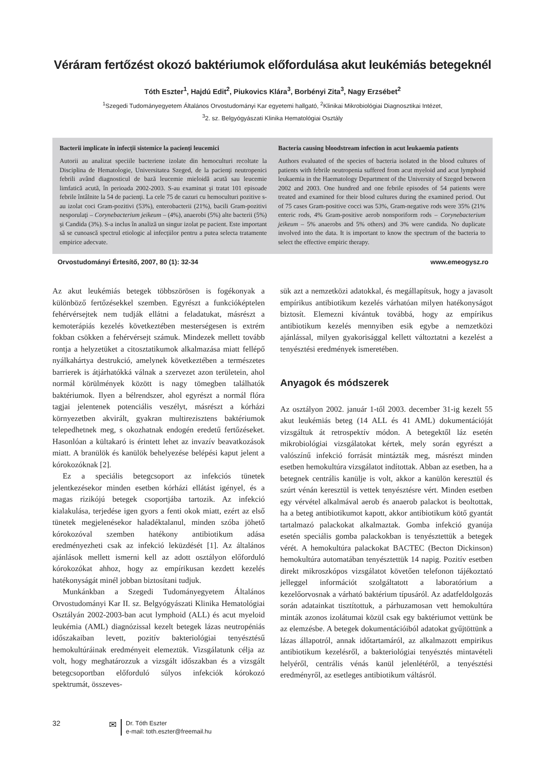Véráram fertőzést okozó baktériumok előfordulása akut leukémiás betegeknél
Tóth Eszter<sup>1</sup>, Hajdú Edit<sup>2</sup>, Piukovics Klára<sup>3</sup>, Borbényi Zita<sup>3</sup>, Nagy Erzsébet<sup>2</sup>
<sup>1</sup> Szegedi Tudományegyetem Általános Orvostudományi Kar egyetemi hallgató, <sup>2</sup>Klinikai Mikrobiológiai Diagnosztikai Intézet,
<sup>3</sup> 2. sz. Belgyógyászati Klinika Hematológiai Osztály
Bacterii implicate în infecţii sistemice la pacienţi leucemici
Autorii au analizat speciile bacteriene izolate din hemoculturi recoltate la Disciplina de Hematologie, Universitatea Szeged, de la pacienţi neutropenici febrili având diagnosticul de bază leucemie mieloidă acută sau leucemie limfatică acută, în perioada 2002-2003. S-au examinat şi tratat 101 episoade febrile întâlnite la 54 de pacienţi. La cele 75 de cazuri cu hemoculturi pozitive s-au izolat coci Gram-pozitivi (53%), enterobacterii (21%), bacili Gram-pozitivi nesporulaţi – Corynebacterium jeikeum – (4%), anaerobi (5%) alte bacterii (5%) şi Candida (3%). S-a inclus în analiză un singur izolat pe pacient. Este important să se cunoască spectrul etiologic al infecţiilor pentru a putea selecta tratamente empirice adecvate.
Bacteria causing bloodstream infection in acut leukaemia patients
Authors evaluated of the species of bacteria isolated in the blood cultures of patients with febrile neutropenia suffered from acut myeloid and acut lymphoid leukaemia in the Haematology Department of the University of Szeged between 2002 and 2003. One hundred and one febrile episodes of 54 patients were treated and examined for their blood cultures during the examined period. Out of 75 cases Gram-positive cocci was 53%, Gram-negative rods were 35% (21% enteric rods, 4% Gram-positive aerob nonsporiform rods – Corynebacterium jeikeum – 5% anaerobs and 5% others) and 3% were candida. No duplicate involved into the data. It is important to know the spectrum of the bacteria to select the effective empiric therapy.
Orvostudományi Értesítő, 2007, 80 (1): 32-34 www.emeogysz.ro
Az akut leukémiás betegek többszörösen is fogékonyak a különböző fertőzésekkel szemben. Egyrészt a funkcióképtelen fehérvérsejtek nem tudják ellátni a feladatukat, másrészt a kemoterápiás kezelés következtében mesterségesen is extrém fokban csökken a fehérvérsejt számuk. Mindezek mellett tovább rontja a helyzetüket a citosztatikumok alkalmazása miatt fellépő nyálkahártya destrukció, amelynek következtében a természetes barrierek is átjárhatókká válnak a szervezet azon területein, ahol normál körülmények között is nagy tömegben találhatók baktériumok. Ilyen a bélrendszer, ahol egyrészt a normál flóra tagjai jelentenek potenciális veszélyt, másrészt a kórházi környezetben akvirált, gyakran multirezisztens baktériumok telepedhetnek meg, s okozhatnak endogén eredetű fertőzéseket. Hasonlóan a kültakaró is érintett lehet az invazív beavatkozások miatt. A branülök és kanülök behelyezése belépési kaput jelent a kórokozóknak [2].
Ez a speciális betegcsoport az infekciós tünetek jelentkezésekor minden esetben kórházi ellátást igényel, és a magas rizikójú betegek csoportjába tartozik. Az infekció kialakulása, terjedése igen gyors a fenti okok miatt, ezért az első tünetek megjelenésekor haladéktalanul, minden szóba jöhető kórokozóval szemben hatékony antibiotikum adása eredményezheti csak az infekció leküzdését [1]. Az általános ajánlások mellett ismerni kell az adott osztályon előforduló kórokozókat ahhoz, hogy az empírikusan kezdett kezelés hatékonyságát minél jobban biztosítani tudjuk.
Munkánkban a Szegedi Tudományegyetem Általános Orvostudományi Kar II. sz. Belgyógyászati Klinika Hematológiai Osztályán 2002-2003-ban acut lymphoid (ALL) és acut myeloid leukémia (AML) diagnózissal kezelt betegek lázas neutropéniás időszakaiban levett, pozitív bakteriológiai tenyésztésű hemokultúráinak eredményeit elemeztük. Vizsgálatunk célja az volt, hogy meghatározzuk a vizsgált időszakban és a vizsgált betegcsoportban előforduló súlyos infekciók kórokozó spektrumát, összeves-
sük azt a nemzetközi adatokkal, és megállapítsuk, hogy a javasolt empírikus antibiotikum kezelés várhatóan milyen hatékonyságot biztosít. Elemezni kívántuk továbbá, hogy az empírikus antibiotikum kezelés mennyiben esik egybe a nemzetközi ajánlással, milyen gyakorisággal kellett változtatni a kezelést a tenyésztési eredmények ismeretében.
Anyagok és módszerek
Az osztályon 2002. január 1-től 2003. december 31-ig kezelt 55 akut leukémiás beteg (14 ALL és 41 AML) dokumentációját vizsgáltuk át retrospektív módon. A betegektől láz esetén mikrobiológiai vizsgálatokat kértek, mely során egyrészt a valószínű infekció forrását mintázták meg, másrészt minden esetben hemokultúra vizsgálatot indítottak. Abban az esetben, ha a betegnek centrális kanülje is volt, akkor a kanülön keresztül és szúrt vénán keresztül is vettek tenyésztésre vért. Minden esetben egy vérvétel alkalmával aerob és anaerob palackot is beoltottak, ha a beteg antibiotikumot kapott, akkor antibiotikum kötő gyantát tartalmazó palackokat alkalmaztak. Gomba infekció gyanúja esetén speciális gomba palackokban is tenyésztettük a betegek vérét. A hemokultúra palackokat BACTEC (Becton Dickinson) hemokultúra automatában tenyésztettük 14 napig. Pozitív esetben direkt mikroszkópos vizsgálatot követően telefonon tájékoztató jelleggel információt szolgáltatott a laboratórium a kezelőorvosnak a várható baktérium típusáról. Az adatfeldolgozás során adatainkat tisztítottuk, a párhuzamosan vett hemokultúra minták azonos izolátumai közül csak egy baktériumot vettünk be az elemzésbe. A betegek dokumentációiból adatokat gyűjtöttünk a lázas állapotról, annak időtartamáról, az alkalmazott empirikus antibiotikum kezelésről, a bakteriológiai tenyésztés mintavételi helyéről, centrális vénás kanül jelenlétéről, a tenyésztési eredményről, az esetleges antibiotikum váltásról.
32
✉
Dr. Tóth Eszter
e-mail: toth.eszter@freemail.hu